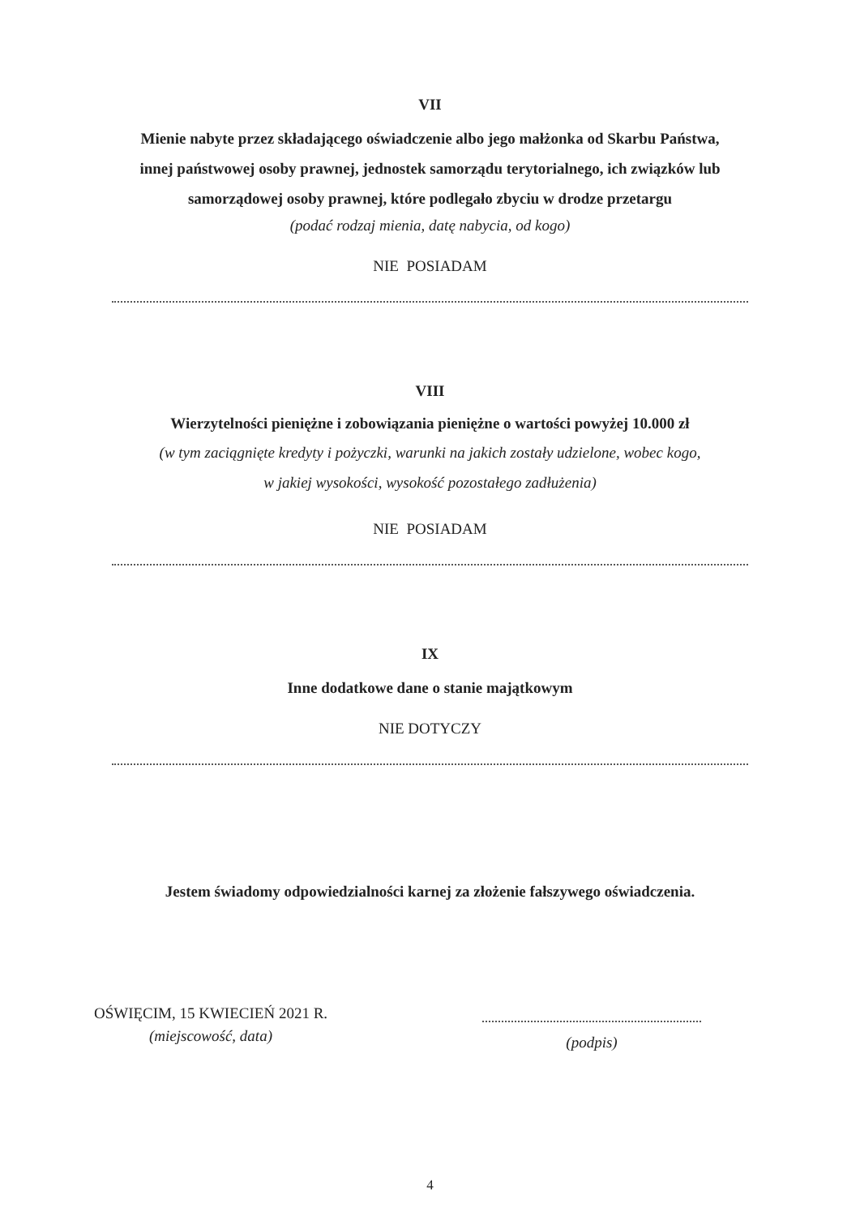VII
Mienie nabyte przez składającego oświadczenie albo jego małżonka od Skarbu Państwa,
innej państwowej osoby prawnej, jednostek samorządu terytorialnego, ich związków lub
samorządowej osoby prawnej, które podlegało zbyciu w drodze przetargu
(podać rodzaj mienia, datę nabycia, od kogo)
NIE POSIADAM
VIII
Wierzytelności pieniężne i zobowiązania pieniężne o wartości powyżej 10.000 zł
(w tym zaciągnięte kredyty i pożyczki, warunki na jakich zostały udzielone, wobec kogo,
w jakiej wysokości, wysokość pozostałego zadłużenia)
NIE POSIADAM
IX
Inne dodatkowe dane o stanie majątkowym
NIE DOTYCZY
Jestem świadomy odpowiedzialności karnej za złożenie fałszywego oświadczenia.
OŚWIĘCIM, 15 KWIECIEŃ 2021 R.
(miejscowość, data)
(podpis)
4